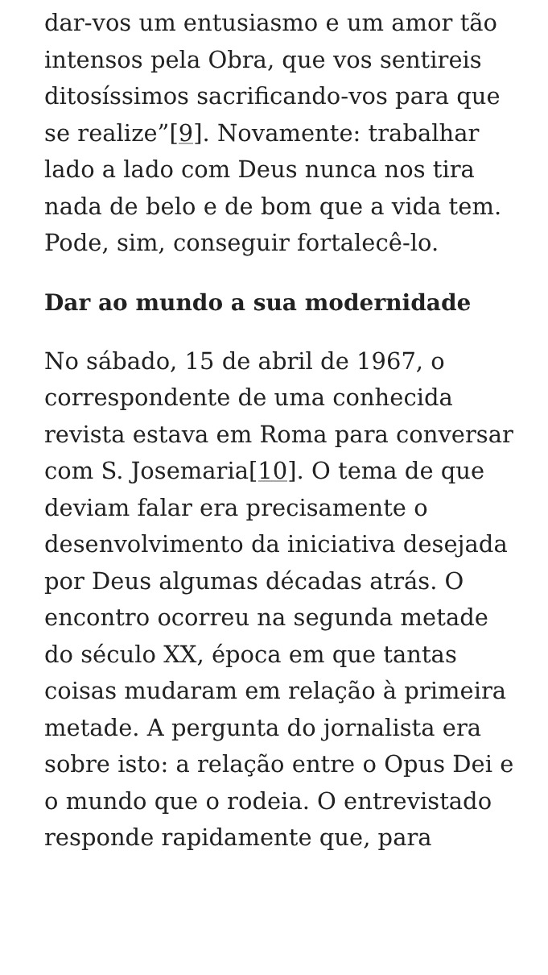dar-vos um entusiasmo e um amor tão intensos pela Obra, que vos sentireis ditosíssimos sacrificando-vos para que se realize”[9]. Novamente: trabalhar lado a lado com Deus nunca nos tira nada de belo e de bom que a vida tem. Pode, sim, conseguir fortalecê-lo.
Dar ao mundo a sua modernidade
No sábado, 15 de abril de 1967, o correspondente de uma conhecida revista estava em Roma para conversar com S. Josemaria[10]. O tema de que deviam falar era precisamente o desenvolvimento da iniciativa desejada por Deus algumas décadas atrás. O encontro ocorreu na segunda metade do século XX, época em que tantas coisas mudaram em relação à primeira metade. A pergunta do jornalista era sobre isto: a relação entre o Opus Dei e o mundo que o rodeia. O entrevistado responde rapidamente que, para